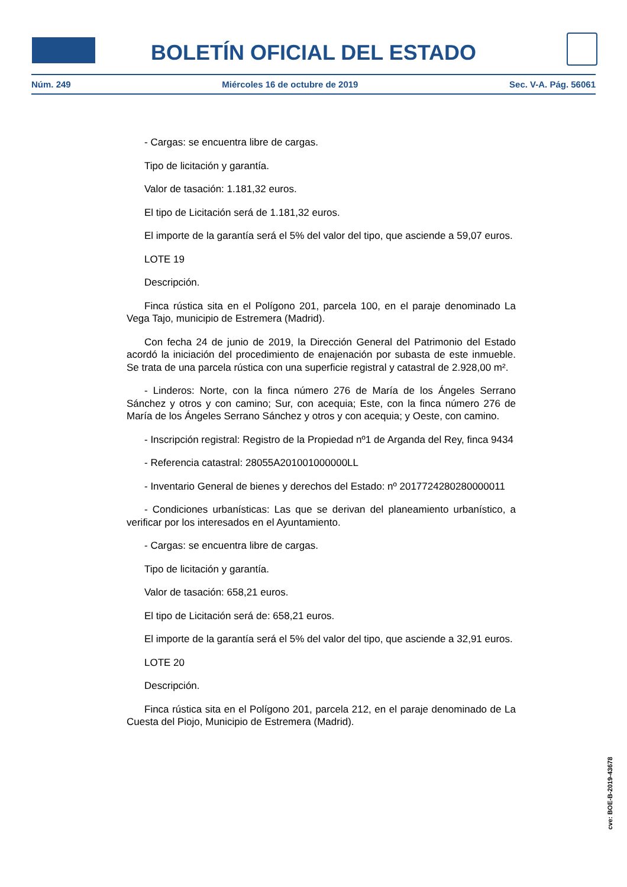BOLETÍN OFICIAL DEL ESTADO
Núm. 249 Miércoles 16 de octubre de 2019 Sec. V-A. Pág. 56061
- Cargas: se encuentra libre de cargas.
Tipo de licitación y garantía.
Valor de tasación: 1.181,32 euros.
El tipo de Licitación será de 1.181,32 euros.
El importe de la garantía será el 5% del valor del tipo, que asciende a 59,07 euros.
LOTE 19
Descripción.
Finca rústica sita en el Polígono 201, parcela 100, en el paraje denominado La Vega Tajo, municipio de Estremera (Madrid).
Con fecha 24 de junio de 2019, la Dirección General del Patrimonio del Estado acordó la iniciación del procedimiento de enajenación por subasta de este inmueble. Se trata de una parcela rústica con una superficie registral y catastral de 2.928,00 m².
- Linderos: Norte, con la finca número 276 de María de los Ángeles Serrano Sánchez y otros y con camino; Sur, con acequia; Este, con la finca número 276 de María de los Ángeles Serrano Sánchez y otros y con acequia; y Oeste, con camino.
- Inscripción registral: Registro de la Propiedad nº1 de Arganda del Rey, finca 9434
- Referencia catastral: 28055A201001000000LL
- Inventario General de bienes y derechos del Estado: nº 2017724280280000011
- Condiciones urbanísticas: Las que se derivan del planeamiento urbanístico, a verificar por los interesados en el Ayuntamiento.
- Cargas: se encuentra libre de cargas.
Tipo de licitación y garantía.
Valor de tasación: 658,21 euros.
El tipo de Licitación será de: 658,21 euros.
El importe de la garantía será el 5% del valor del tipo, que asciende a 32,91 euros.
LOTE 20
Descripción.
Finca rústica sita en el Polígono 201, parcela 212, en el paraje denominado de La Cuesta del Piojo, Municipio de Estremera (Madrid).
cve: BOE-B-2019-43678